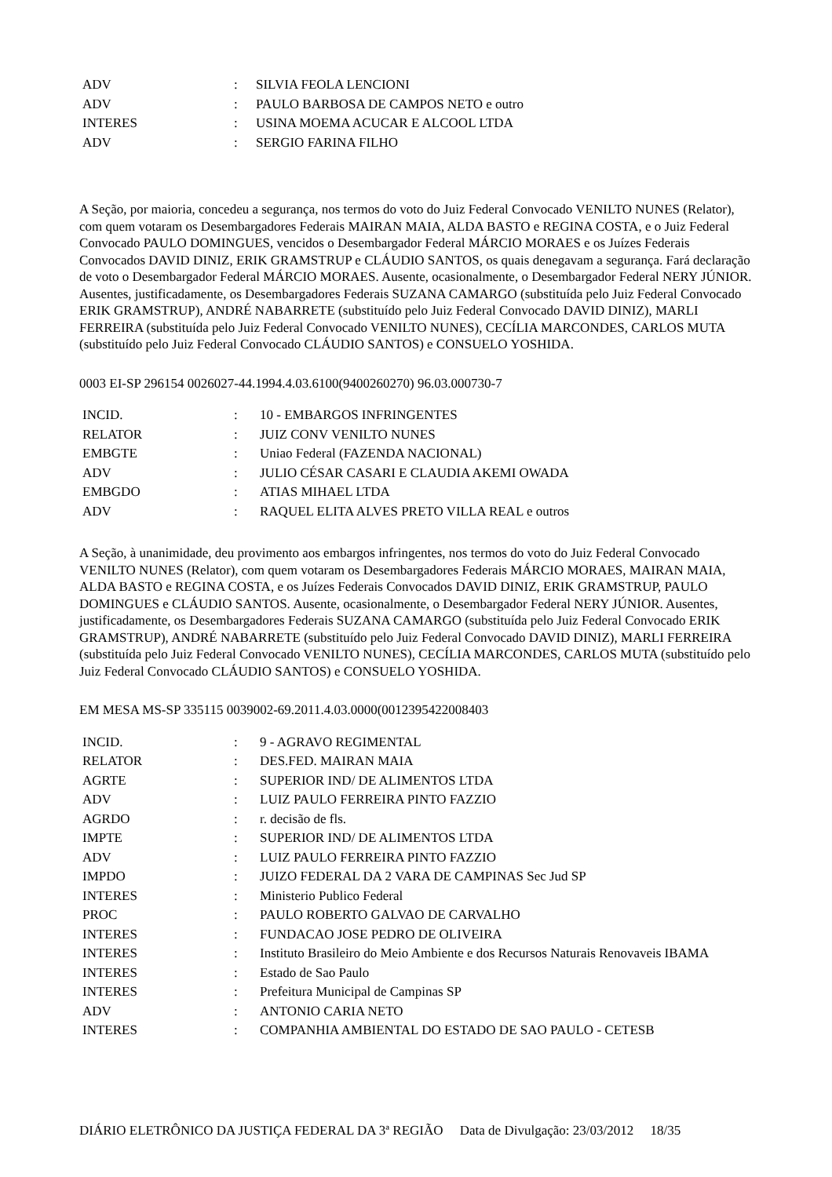| ADV | : | SILVIA FEOLA LENCIONI |
| ADV | : | PAULO BARBOSA DE CAMPOS NETO e outro |
| INTERES | : | USINA MOEMA ACUCAR E ALCOOL LTDA |
| ADV | : | SERGIO FARINA FILHO |
A Seção, por maioria, concedeu a segurança, nos termos do voto do Juiz Federal Convocado VENILTO NUNES (Relator), com quem votaram os Desembargadores Federais MAIRAN MAIA, ALDA BASTO e REGINA COSTA, e o Juiz Federal Convocado PAULO DOMINGUES, vencidos o Desembargador Federal MÁRCIO MORAES e os Juízes Federais Convocados DAVID DINIZ, ERIK GRAMSTRUP e CLÁUDIO SANTOS, os quais denegavam a segurança. Fará declaração de voto o Desembargador Federal MÁRCIO MORAES. Ausente, ocasionalmente, o Desembargador Federal NERY JÚNIOR. Ausentes, justificadamente, os Desembargadores Federais SUZANA CAMARGO (substituída pelo Juiz Federal Convocado ERIK GRAMSTRUP), ANDRÉ NABARRETE (substituído pelo Juiz Federal Convocado DAVID DINIZ), MARLI FERREIRA (substituída pelo Juiz Federal Convocado VENILTO NUNES), CECÍLIA MARCONDES, CARLOS MUTA (substituído pelo Juiz Federal Convocado CLÁUDIO SANTOS) e CONSUELO YOSHIDA.
0003 EI-SP 296154 0026027-44.1994.4.03.6100(9400260270) 96.03.000730-7
| INCID. | : | 10 - EMBARGOS INFRINGENTES |
| RELATOR | : | JUIZ CONV VENILTO NUNES |
| EMBGTE | : | Uniao Federal (FAZENDA NACIONAL) |
| ADV | : | JULIO CÉSAR CASARI E CLAUDIA AKEMI OWADA |
| EMBGDO | : | ATIAS MIHAEL LTDA |
| ADV | : | RAQUEL ELITA ALVES PRETO VILLA REAL e outros |
A Seção, à unanimidade, deu provimento aos embargos infringentes, nos termos do voto do Juiz Federal Convocado VENILTO NUNES (Relator), com quem votaram os Desembargadores Federais MÁRCIO MORAES, MAIRAN MAIA, ALDA BASTO e REGINA COSTA, e os Juízes Federais Convocados DAVID DINIZ, ERIK GRAMSTRUP, PAULO DOMINGUES e CLÁUDIO SANTOS. Ausente, ocasionalmente, o Desembargador Federal NERY JÚNIOR. Ausentes, justificadamente, os Desembargadores Federais SUZANA CAMARGO (substituída pelo Juiz Federal Convocado ERIK GRAMSTRUP), ANDRÉ NABARRETE (substituído pelo Juiz Federal Convocado DAVID DINIZ), MARLI FERREIRA (substituída pelo Juiz Federal Convocado VENILTO NUNES), CECÍLIA MARCONDES, CARLOS MUTA (substituído pelo Juiz Federal Convocado CLÁUDIO SANTOS) e CONSUELO YOSHIDA.
EM MESA MS-SP 335115 0039002-69.2011.4.03.0000(0012395422008403
| INCID. | : | 9 - AGRAVO REGIMENTAL |
| RELATOR | : | DES.FED. MAIRAN MAIA |
| AGRTE | : | SUPERIOR IND/ DE ALIMENTOS LTDA |
| ADV | : | LUIZ PAULO FERREIRA PINTO FAZZIO |
| AGRDO | : | r. decisão de fls. |
| IMPTE | : | SUPERIOR IND/ DE ALIMENTOS LTDA |
| ADV | : | LUIZ PAULO FERREIRA PINTO FAZZIO |
| IMPDO | : | JUIZO FEDERAL DA 2 VARA DE CAMPINAS Sec Jud SP |
| INTERES | : | Ministerio Publico Federal |
| PROC | : | PAULO ROBERTO GALVAO DE CARVALHO |
| INTERES | : | FUNDACAO JOSE PEDRO DE OLIVEIRA |
| INTERES | : | Instituto Brasileiro do Meio Ambiente e dos Recursos Naturais Renovaveis IBAMA |
| INTERES | : | Estado de Sao Paulo |
| INTERES | : | Prefeitura Municipal de Campinas SP |
| ADV | : | ANTONIO CARIA NETO |
| INTERES | : | COMPANHIA AMBIENTAL DO ESTADO DE SAO PAULO - CETESB |
DIÁRIO ELETRÔNICO DA JUSTIÇA FEDERAL DA 3ª REGIÃO Data de Divulgação: 23/03/2012 18/35